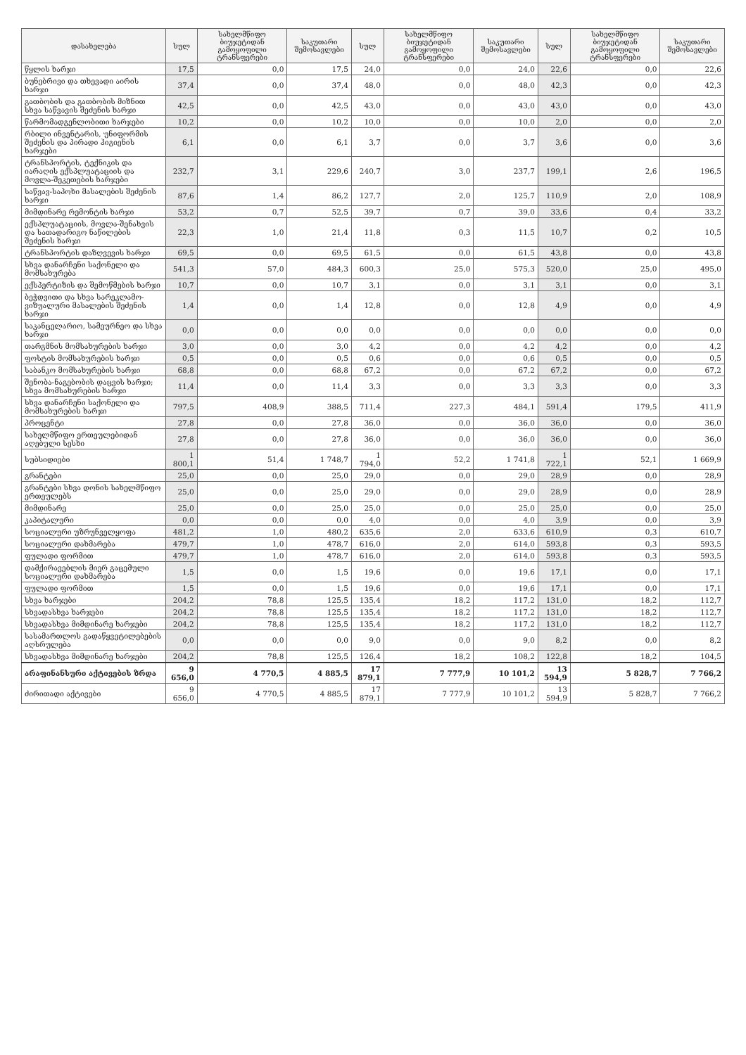| დასახელება | სულ | სახელმწიფო ბიუჯეტიდან გამოყოფილი ტრანსფერები | საკუთარი შემოსავლები | სულ | სახელმწიფო ბიუჯეტიდან გამოყოფილი ტრანსფერები | საკუთარი შემოსავლები | სულ | სახელმწიფო ბიუჯეტიდან გამოყოფილი ტრანსფერები | საკუთარი შემოსავლები |
| --- | --- | --- | --- | --- | --- | --- | --- | --- | --- |
| წყლის ხარჯი | 17,5 | 0,0 | 17,5 | 24,0 | 0,0 | 24,0 | 22,6 | 0,0 | 22,6 |
| ბუნებრივი და თხევადი აირის ხარჯი | 37,4 | 0,0 | 37,4 | 48,0 | 0,0 | 48,0 | 42,3 | 0,0 | 42,3 |
| გათბობის და გათბობის მიზნით სხვა საწვავის შეძენის ხარჯი | 42,5 | 0,0 | 42,5 | 43,0 | 0,0 | 43,0 | 43,0 | 0,0 | 43,0 |
| წარმომადგენლობითი ხარჯები | 10,2 | 0,0 | 10,2 | 10,0 | 0,0 | 10,0 | 2,0 | 0,0 | 2,0 |
| რბილი ინვენტარის, უნიფორმის შეძენის და პირადი ჰიგიენის ხარჯები | 6,1 | 0,0 | 6,1 | 3,7 | 0,0 | 3,7 | 3,6 | 0,0 | 3,6 |
| ტრანსპორტის, ტექნიკის და იარაღის ექსპლუატაციის და მოვლა-შეკეთების ხარჯები | 232,7 | 3,1 | 229,6 | 240,7 | 3,0 | 237,7 | 199,1 | 2,6 | 196,5 |
| საწვავ-საპოხი მასალების შეძენის ხარჯი | 87,6 | 1,4 | 86,2 | 127,7 | 2,0 | 125,7 | 110,9 | 2,0 | 108,9 |
| მიმდინარე რემონტის ხარჯი | 53,2 | 0,7 | 52,5 | 39,7 | 0,7 | 39,0 | 33,6 | 0,4 | 33,2 |
| ექსპლუატაციის, მოვლა-შენახვის და სათადარიგო ნაწილების შეძენის ხარჯი | 22,3 | 1,0 | 21,4 | 11,8 | 0,3 | 11,5 | 10,7 | 0,2 | 10,5 |
| ტრანსპორტის დაზღვევის ხარჯი | 69,5 | 0,0 | 69,5 | 61,5 | 0,0 | 61,5 | 43,8 | 0,0 | 43,8 |
| სხვა დანარჩენი საქონელი და მომსახურება | 541,3 | 57,0 | 484,3 | 600,3 | 25,0 | 575,3 | 520,0 | 25,0 | 495,0 |
| ექსპერტიზის და შემოწმების ხარჯი | 10,7 | 0,0 | 10,7 | 3,1 | 0,0 | 3,1 | 3,1 | 0,0 | 3,1 |
| ბეჭდვითი და სხვა სარეკლამო-ვიზუალური მასალების შეძენის ხარჯი | 1,4 | 0,0 | 1,4 | 12,8 | 0,0 | 12,8 | 4,9 | 0,0 | 4,9 |
| საკანცელარიო, სამეურნეო და სხვა ხარჯი | 0,0 | 0,0 | 0,0 | 0,0 | 0,0 | 0,0 | 0,0 | 0,0 | 0,0 |
| თარგმნის მომსახურების ხარჯი | 3,0 | 0,0 | 3,0 | 4,2 | 0,0 | 4,2 | 4,2 | 0,0 | 4,2 |
| ფოსტის მომსახურების ხარჯი | 0,5 | 0,0 | 0,5 | 0,6 | 0,0 | 0,6 | 0,5 | 0,0 | 0,5 |
| საბანკო მომსახურების ხარჯი | 68,8 | 0,0 | 68,8 | 67,2 | 0,0 | 67,2 | 67,2 | 0,0 | 67,2 |
| შენობა-ნაგებობის დაცვის ხარჯი; სხვა მომსახურების ხარჯი | 11,4 | 0,0 | 11,4 | 3,3 | 0,0 | 3,3 | 3,3 | 0,0 | 3,3 |
| სხვა დანარჩენი საქონელი და მომსახურების ხარჯი | 797,5 | 408,9 | 388,5 | 711,4 | 227,3 | 484,1 | 591,4 | 179,5 | 411,9 |
| პროცენტი | 27,8 | 0,0 | 27,8 | 36,0 | 0,0 | 36,0 | 36,0 | 0,0 | 36,0 |
| სახელმწიფო ერთეულებიდან აღებული სესხი | 27,8 | 0,0 | 27,8 | 36,0 | 0,0 | 36,0 | 36,0 | 0,0 | 36,0 |
| სუბსიდიები | 1 800,1 | 51,4 | 1 748,7 | 1 794,0 | 52,2 | 1 741,8 | 1 722,1 | 52,1 | 1 669,9 |
| გრანტები | 25,0 | 0,0 | 25,0 | 29,0 | 0,0 | 29,0 | 28,9 | 0,0 | 28,9 |
| გრანტები სხვა დონის სახელმწიფო ერთეულებს | 25,0 | 0,0 | 25,0 | 29,0 | 0,0 | 29,0 | 28,9 | 0,0 | 28,9 |
| მიმდინარე | 25,0 | 0,0 | 25,0 | 25,0 | 0,0 | 25,0 | 25,0 | 0,0 | 25,0 |
| კაპიტალური | 0,0 | 0,0 | 0,0 | 4,0 | 0,0 | 4,0 | 3,9 | 0,0 | 3,9 |
| სოციალური უზრუნველყოფა | 481,2 | 1,0 | 480,2 | 635,6 | 2,0 | 633,6 | 610,9 | 0,3 | 610,7 |
| სოციალური დახმარება | 479,7 | 1,0 | 478,7 | 616,0 | 2,0 | 614,0 | 593,8 | 0,3 | 593,5 |
| ფულადი ფორმით | 479,7 | 1,0 | 478,7 | 616,0 | 2,0 | 614,0 | 593,8 | 0,3 | 593,5 |
| დამქირავებლის მიერ გაცემული სოციალური დახმარება | 1,5 | 0,0 | 1,5 | 19,6 | 0,0 | 19,6 | 17,1 | 0,0 | 17,1 |
| ფულადი ფორმით | 1,5 | 0,0 | 1,5 | 19,6 | 0,0 | 19,6 | 17,1 | 0,0 | 17,1 |
| სხვა ხარჯები | 204,2 | 78,8 | 125,5 | 135,4 | 18,2 | 117,2 | 131,0 | 18,2 | 112,7 |
| სხვადასხვა ხარჯები | 204,2 | 78,8 | 125,5 | 135,4 | 18,2 | 117,2 | 131,0 | 18,2 | 112,7 |
| სხვადასხვა მიმდინარე ხარჯები | 204,2 | 78,8 | 125,5 | 135,4 | 18,2 | 117,2 | 131,0 | 18,2 | 112,7 |
| სასამართლოს გადაწყვეტილებების აღსრულება | 0,0 | 0,0 | 0,0 | 9,0 | 0,0 | 9,0 | 8,2 | 0,0 | 8,2 |
| სხვადასხვა მიმდინარე ხარჯები | 204,2 | 78,8 | 125,5 | 126,4 | 18,2 | 108,2 | 122,8 | 18,2 | 104,5 |
| არაფინანსური აქტივების ზრდა | 9 656,0 | 4 770,5 | 4 885,5 | 17 879,1 | 7 777,9 | 10 101,2 | 13 594,9 | 5 828,7 | 7 766,2 |
| ძირითადი აქტივები | 9 656,0 | 4 770,5 | 4 885,5 | 17 879,1 | 7 777,9 | 10 101,2 | 13 594,9 | 5 828,7 | 7 766,2 |